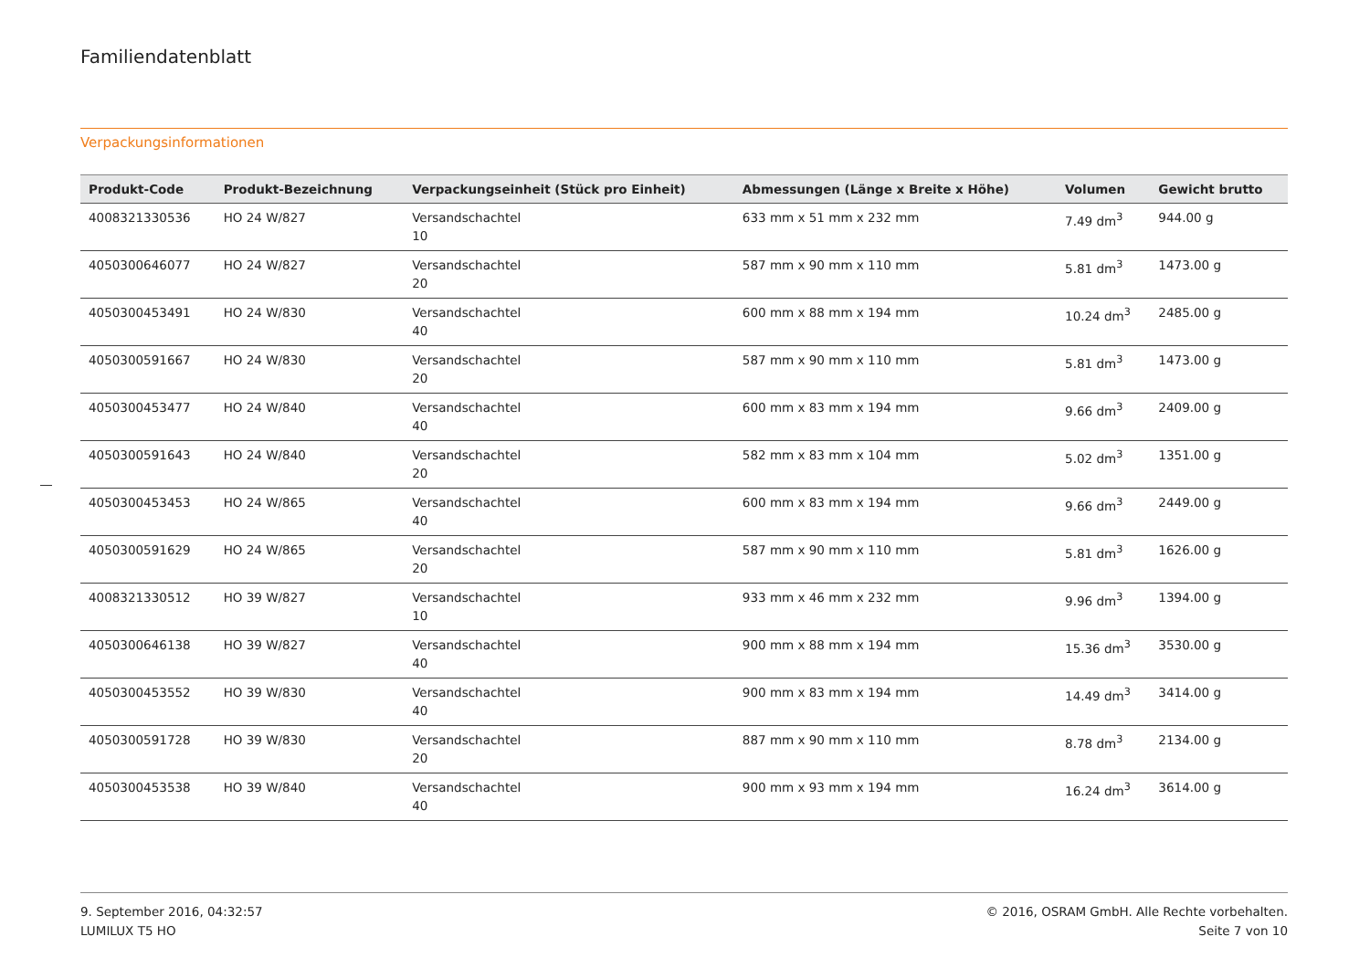Familiendatenblatt
Verpackungsinformationen
| Produkt-Code | Produkt-Bezeichnung | Verpackungseinheit (Stück pro Einheit) | Abmessungen (Länge x Breite x Höhe) | Volumen | Gewicht brutto |
| --- | --- | --- | --- | --- | --- |
| 4008321330536 | HO 24 W/827 | Versandschachtel 10 | 633 mm x 51 mm x 232 mm | 7.49 dm<sup>3</sup> | 944.00 g |
| 4050300646077 | HO 24 W/827 | Versandschachtel 20 | 587 mm x 90 mm x 110 mm | 5.81 dm<sup>3</sup> | 1473.00 g |
| 4050300453491 | HO 24 W/830 | Versandschachtel 40 | 600 mm x 88 mm x 194 mm | 10.24 dm<sup>3</sup> | 2485.00 g |
| 4050300591667 | HO 24 W/830 | Versandschachtel 20 | 587 mm x 90 mm x 110 mm | 5.81 dm<sup>3</sup> | 1473.00 g |
| 4050300453477 | HO 24 W/840 | Versandschachtel 40 | 600 mm x 83 mm x 194 mm | 9.66 dm<sup>3</sup> | 2409.00 g |
| 4050300591643 | HO 24 W/840 | Versandschachtel 20 | 582 mm x 83 mm x 104 mm | 5.02 dm<sup>3</sup> | 1351.00 g |
| 4050300453453 | HO 24 W/865 | Versandschachtel 40 | 600 mm x 83 mm x 194 mm | 9.66 dm<sup>3</sup> | 2449.00 g |
| 4050300591629 | HO 24 W/865 | Versandschachtel 20 | 587 mm x 90 mm x 110 mm | 5.81 dm<sup>3</sup> | 1626.00 g |
| 4008321330512 | HO 39 W/827 | Versandschachtel 10 | 933 mm x 46 mm x 232 mm | 9.96 dm<sup>3</sup> | 1394.00 g |
| 4050300646138 | HO 39 W/827 | Versandschachtel 40 | 900 mm x 88 mm x 194 mm | 15.36 dm<sup>3</sup> | 3530.00 g |
| 4050300453552 | HO 39 W/830 | Versandschachtel 40 | 900 mm x 83 mm x 194 mm | 14.49 dm<sup>3</sup> | 3414.00 g |
| 4050300591728 | HO 39 W/830 | Versandschachtel 20 | 887 mm x 90 mm x 110 mm | 8.78 dm<sup>3</sup> | 2134.00 g |
| 4050300453538 | HO 39 W/840 | Versandschachtel 40 | 900 mm x 93 mm x 194 mm | 16.24 dm<sup>3</sup> | 3614.00 g |
9. September 2016, 04:32:57
LUMILUX T5 HO
© 2016, OSRAM GmbH. Alle Rechte vorbehalten.
Seite 7 von 10